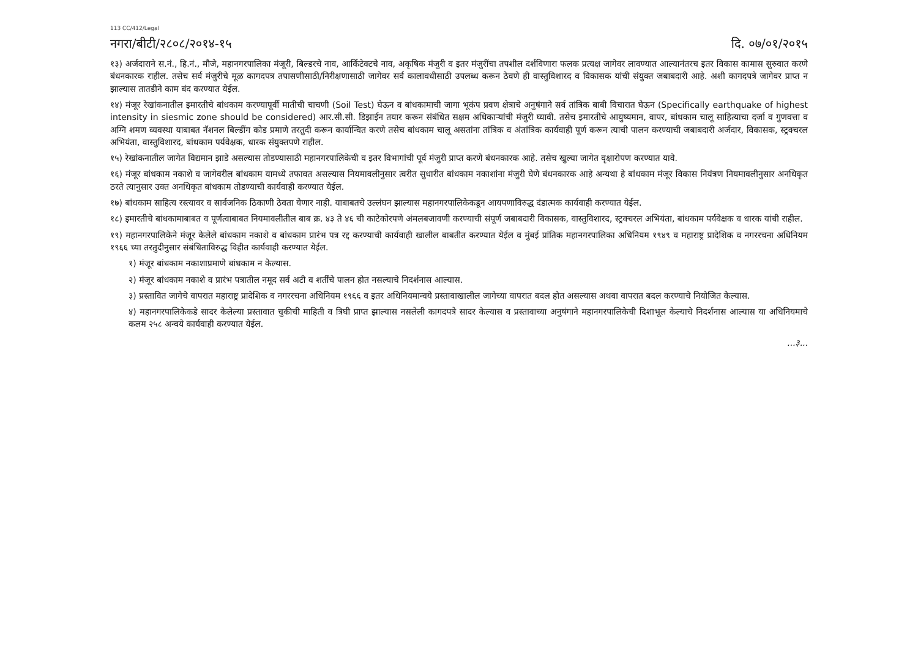113 CC/412/Legal
नगरा/बीटी/२८०८/२०१४-१५ दि. ०७/०१/२०१५
१३) अर्जदाराने स.नं., हि.नं., मौजे, महानगरपालिका मंजूरी, बिल्डरचे नाव, आर्किटेक्टचे नाव, अकृषिक मंजुरी व इतर मंजुरींचा तपशील दर्शविणारा फलक प्रत्यक्ष जागेवर लावण्यात आल्यानंतरच इतर विकास कामास सुरुवात करणे बंधनकारक राहील. तसेच सर्व मंजुरीचे मूळ कागदपत्र तपासणीसाठी/निरीक्षणासाठी जागेवर सर्व कालावधीसाठी उपलब्ध करून ठेवणे ही वास्तुविशारद व विकासक यांची संयुक्त जबाबदारी आहे. अशी कागदपत्रे जागेवर प्राप्त न झाल्यास तातडीने काम बंद करण्यात येईल.
१४) मंजूर रेखांकनातील इमारतीचे बांधकाम करण्यापूर्वी मातीची चाचणी (Soil Test) घेऊन व बांधकामाची जागा भूकंप प्रवण क्षेत्राचे अनुषंगाने सर्व तांत्रिक बाबी विचारात घेऊन (Specifically earthquake of highest intensity in siesmic zone should be considered) आर.सी.सी. डिझाईन तयार करून संबंधित सक्षम अधिकाऱ्यांची मंजुरी घ्यावी. तसेच इमारतीचे आयुष्यमान, वापर, बांधकाम चालू साहित्याचा दर्जा व गुणवत्ता व अग्नि शमण व्यवस्था याबाबत नॅशनल बिल्डींग कोड प्रमाणे तरतुदी करून कार्यान्वित करणे तसेच बांधकाम चालू असतांना तांत्रिक व अंतांत्रिक कार्यवाही पूर्ण करून त्याची पालन करण्याची जबाबदारी अर्जदार, विकासक, स्ट्रक्चरल अभियंता, वास्तुविशारद, बांधकाम पर्यवेक्षक, धारक संयुक्तपणे राहील.
१५) रेखांकनातील जागेत विद्यमान झाडे असल्यास तोडण्यासाठी महानगरपालिकेची व इतर विभागांची पूर्व मंजुरी प्राप्त करणे बंधनकारक आहे. तसेच खुल्या जागेत वृक्षारोपण करण्यात यावे.
१६) मंजूर बांधकाम नकाशे व जागेवरील बांधकाम यामध्ये तफावत असल्यास नियमावलीनुसार त्वरीत सुधारीत बांधकाम नकाशांना मंजुरी घेणे बंधनकारक आहे अन्यथा हे बांधकाम मंजूर विकास नियंत्रण नियमावलीनुसार अनधिकृत ठरते त्यानुसार उक्त अनधिकृत बांधकाम तोडण्याची कार्यवाही करण्यात येईल.
१७) बांधकाम साहित्य रस्त्यावर व सार्वजनिक ठिकाणी ठेवता येणार नाही. याबाबतचे उल्लंघन झाल्यास महानगरपालिकेकडून आयपणाविरुद्ध दंडात्मक कार्यवाही करण्यात येईल.
१८) इमारतीचे बांधकामाबाबत व पूर्णत्वाबाबत नियमावलीतील बाब क्र. ४३ ते ४६ ची काटेकोरपणे अंमलबजावणी करण्याची संपूर्ण जबाबदारी विकासक, वास्तुविशारद, स्ट्रक्चरल अभियंता, बांधकाम पर्यवेक्षक व धारक यांची राहील.
१९) महानगरपालिकेने मंजूर केलेले बांधकाम नकाशे व बांधकाम प्रारंभ पत्र रद्द करण्याची कार्यवाही खालील बाबतीत करण्यात येईल व मुंबई प्रांतिक महानगरपालिका अधिनियम १९४९ व महाराष्ट्र प्रादेशिक व नगररचना अधिनियम १९६६ च्या तरतुदीनुसार संबंधिताविरुद्ध विहीत कार्यवाही करण्यात येईल.
१) मंजूर बांधकाम नकाशाप्रमाणे बांधकाम न केल्यास.
२) मंजूर बांधकाम नकाशे व प्रारंभ पत्रातील नमूद सर्व अटी व शर्तींचे पालन होत नसल्याचे निदर्शनास आल्यास.
३) प्रस्तावित जागेचे वापरात महाराष्ट्र प्रादेशिक व नगररचना अधिनियम १९६६ व इतर अधिनियमान्वये प्रस्तावाखालील जागेच्या वापरात बदल होत असल्यास अथवा वापरात बदल करण्याचे नियोजित केल्यास.
४) महानगरपालिकेकडे सादर केलेल्या प्रस्तावात चुकीची माहिती व त्रिघी प्राप्त झाल्यास नसलेली कागदपत्रे सादर केल्यास व प्रस्तावाच्या अनुषंगाने महानगरपालिकेची दिशाभूल केल्याचे निदर्शनास आल्यास या अधिनियमाचे कलम २५८ अन्वये कार्यवाही करण्यात येईल.
...३...